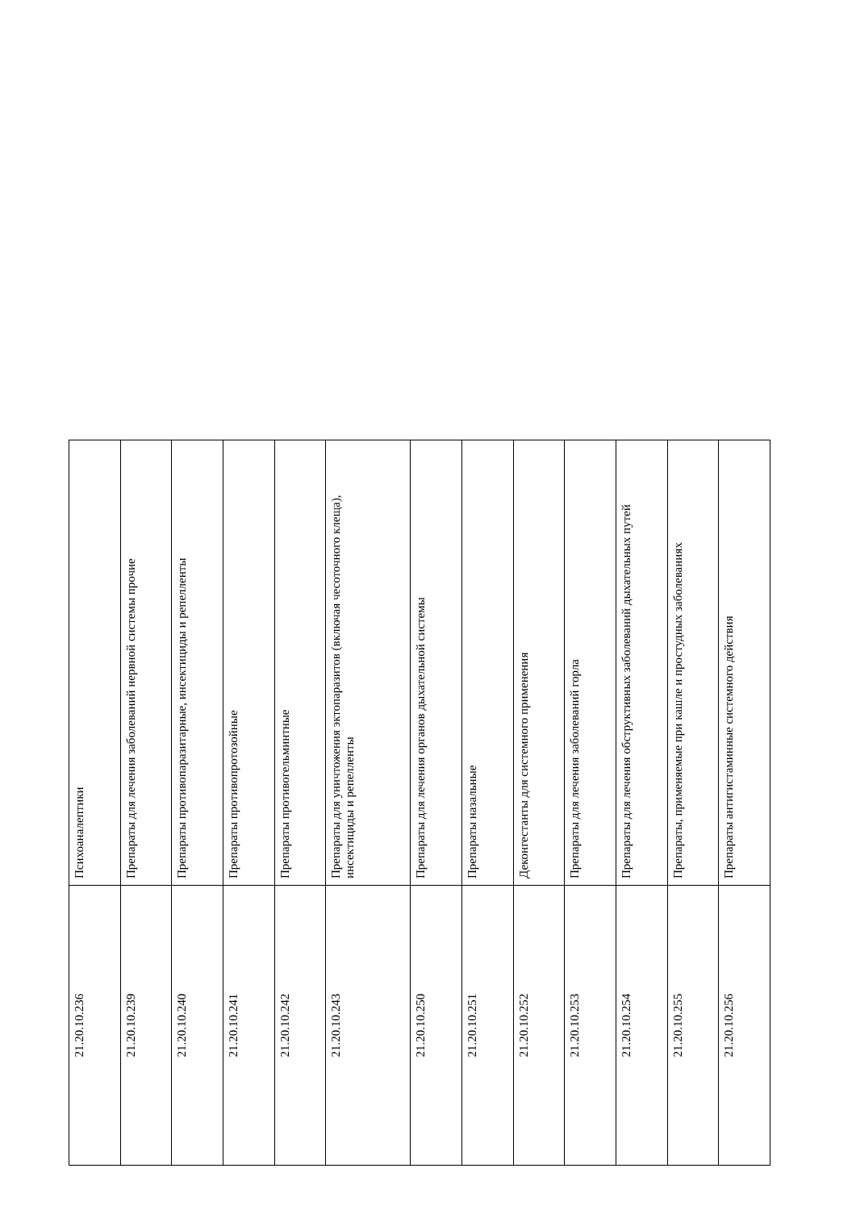| 21.20.10.236 | Психоаналептики |
| 21.20.10.239 | Препараты для лечения заболеваний нервной системы прочие |
| 21.20.10.240 | Препараты противопаразитарные, инсектициды и репелленты |
| 21.20.10.241 | Препараты противопротозойные |
| 21.20.10.242 | Препараты противогельминтные |
| 21.20.10.243 | Препараты для уничтожения эктопаразитов (включая чесоточного клеща), инсектициды и репелленты |
| 21.20.10.250 | Препараты для лечения органов дыхательной системы |
| 21.20.10.251 | Препараты назальные |
| 21.20.10.252 | Деконгестанты для системного применения |
| 21.20.10.253 | Препараты для лечения заболеваний горла |
| 21.20.10.254 | Препараты для лечения обструктивных заболеваний дыхательных путей |
| 21.20.10.255 | Препараты, применяемые при кашле и простудных заболеваниях |
| 21.20.10.256 | Препараты антигистаминные системного действия |